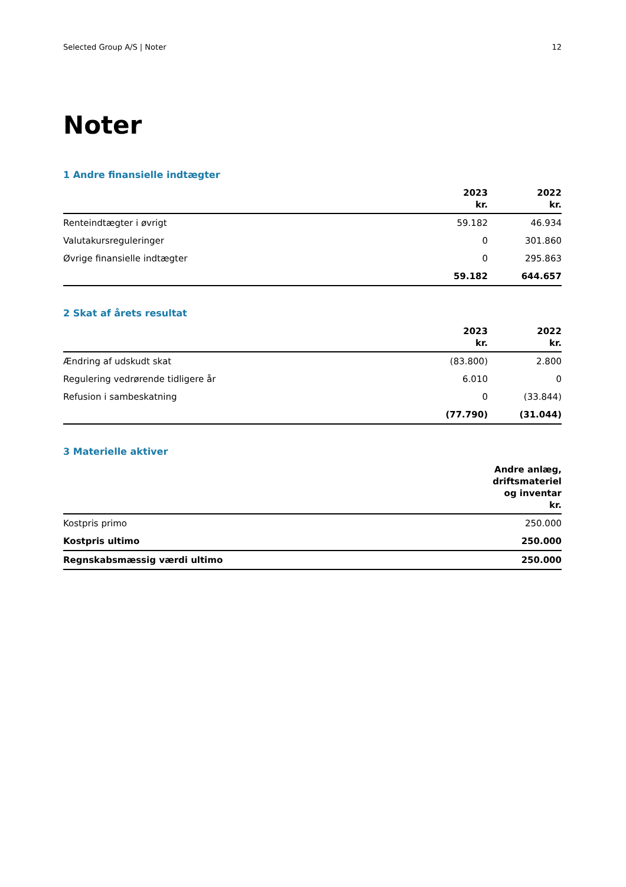Selected Group A/S | Noter 12
Noter
1 Andre finansielle indtægter
| | 2023 kr. | 2022 kr. |
| --- | --- | --- |
| Renteindtægter i øvrigt | 59.182 | 46.934 |
| Valutakursreguleringer | 0 | 301.860 |
| Øvrige finansielle indtægter | 0 | 295.863 |
| | 59.182 | 644.657 |
2 Skat af årets resultat
| | 2023 kr. | 2022 kr. |
| --- | --- | --- |
| Ændring af udskudt skat | (83.800) | 2.800 |
| Regulering vedrørende tidligere år | 6.010 | 0 |
| Refusion i sambeskatning | 0 | (33.844) |
| | (77.790) | (31.044) |
3 Materielle aktiver
| | Andre anlæg, driftsmateriel og inventar kr. |
| --- | --- |
| Kostpris primo | 250.000 |
| Kostpris ultimo | 250.000 |
| Regnskabsmæssig værdi ultimo | 250.000 |